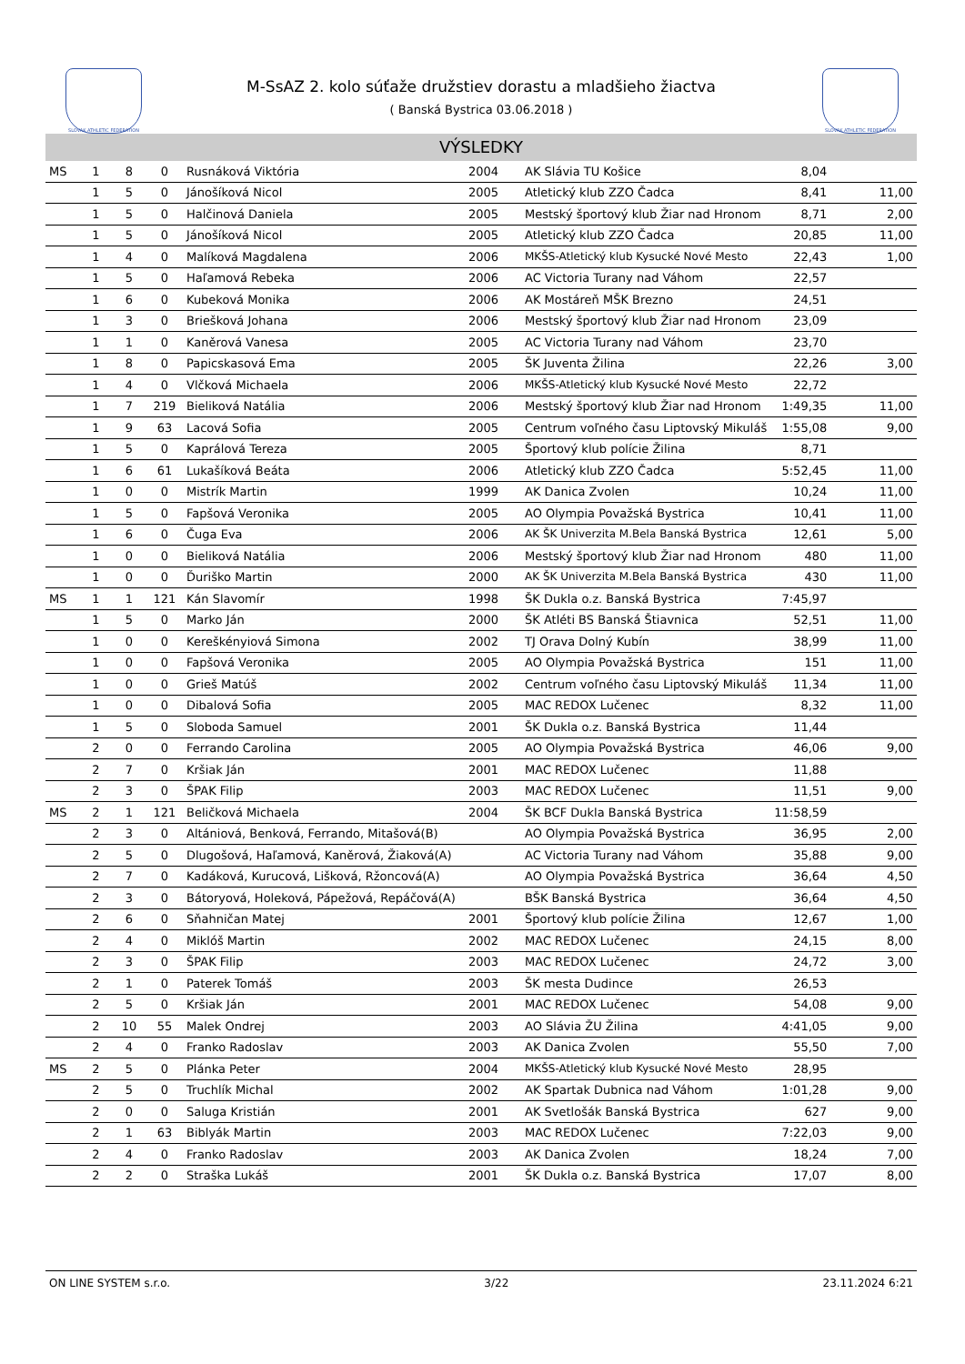SLOVAK ATHLETIC FEDERATION SLOVAK ATHLETIC FEDERATION
M-SsAZ 2. kolo súťaže družstiev dorastu a mladšieho žiactva
( Banská Bystrica 03.06.2018 )
VÝSLEDKY
| MS | 1 | 8 | 0 | Rusnáková Viktória | 2004 | AK Slávia TU Košice | 8,04 | |
| | 1 | 5 | 0 | Jánošíková Nicol | 2005 | Atletický klub ZZO Čadca | 8,41 | 11,00 |
| | 1 | 5 | 0 | Halčinová Daniela | 2005 | Mestský športový klub Žiar nad Hronom | 8,71 | 2,00 |
| | 1 | 5 | 0 | Jánošíková Nicol | 2005 | Atletický klub ZZO Čadca | 20,85 | 11,00 |
| | 1 | 4 | 0 | Malíková Magdalena | 2006 | MKŠS-Atletický klub Kysucké Nové Mesto | 22,43 | 1,00 |
| | 1 | 5 | 0 | Haľamová Rebeka | 2006 | AC Victoria Turany nad Váhom | 22,57 | |
| | 1 | 6 | 0 | Kubeková Monika | 2006 | AK Mostáreň MŠK Brezno | 24,51 | |
| | 1 | 3 | 0 | Briešková Johana | 2006 | Mestský športový klub Žiar nad Hronom | 23,09 | |
| | 1 | 1 | 0 | Kaněrová Vanesa | 2005 | AC Victoria Turany nad Váhom | 23,70 | |
| | 1 | 8 | 0 | Papicskasová Ema | 2005 | ŠK Juventa Žilina | 22,26 | 3,00 |
| | 1 | 4 | 0 | Vlčková Michaela | 2006 | MKŠS-Atletický klub Kysucké Nové Mesto | 22,72 | |
| | 1 | 7 | 219 | Bieliková Natália | 2006 | Mestský športový klub Žiar nad Hronom | 1:49,35 | 11,00 |
| | 1 | 9 | 63 | Lacová Sofia | 2005 | Centrum voľného času Liptovský Mikuláš | 1:55,08 | 9,00 |
| | 1 | 5 | 0 | Kaprálová Tereza | 2005 | Športový klub polície Žilina | 8,71 | |
| | 1 | 6 | 61 | Lukašíková Beáta | 2006 | Atletický klub ZZO Čadca | 5:52,45 | 11,00 |
| | 1 | 0 | 0 | Mistrík Martin | 1999 | AK Danica Zvolen | 10,24 | 11,00 |
| | 1 | 5 | 0 | Fapšová Veronika | 2005 | AO Olympia Považská Bystrica | 10,41 | 11,00 |
| | 1 | 6 | 0 | Čuga Eva | 2006 | AK ŠK Univerzita M.Bela Banská Bystrica | 12,61 | 5,00 |
| | 1 | 0 | 0 | Bieliková Natália | 2006 | Mestský športový klub Žiar nad Hronom | 480 | 11,00 |
| | 1 | 0 | 0 | Ďuriško Martin | 2000 | AK ŠK Univerzita M.Bela Banská Bystrica | 430 | 11,00 |
| MS | 1 | 1 | 121 | Kán Slavomír | 1998 | ŠK Dukla o.z. Banská Bystrica | 7:45,97 | |
| | 1 | 5 | 0 | Marko Ján | 2000 | ŠK Atléti BS Banská Štiavnica | 52,51 | 11,00 |
| | 1 | 0 | 0 | Kereškényiová Simona | 2002 | TJ Orava Dolný Kubín | 38,99 | 11,00 |
| | 1 | 0 | 0 | Fapšová Veronika | 2005 | AO Olympia Považská Bystrica | 151 | 11,00 |
| | 1 | 0 | 0 | Grieš Matúš | 2002 | Centrum voľného času Liptovský Mikuláš | 11,34 | 11,00 |
| | 1 | 0 | 0 | Dibalová Sofia | 2005 | MAC REDOX Lučenec | 8,32 | 11,00 |
| | 1 | 5 | 0 | Sloboda Samuel | 2001 | ŠK Dukla o.z. Banská Bystrica | 11,44 | |
| | 2 | 0 | 0 | Ferrando Carolina | 2005 | AO Olympia Považská Bystrica | 46,06 | 9,00 |
| | 2 | 7 | 0 | Kršiak Ján | 2001 | MAC REDOX Lučenec | 11,88 | |
| | 2 | 3 | 0 | ŠPAK Filip | 2003 | MAC REDOX Lučenec | 11,51 | 9,00 |
| MS | 2 | 1 | 121 | Beličková Michaela | 2004 | ŠK BCF Dukla Banská Bystrica | 11:58,59 | |
| | 2 | 3 | 0 | Altániová, Benková, Ferrando, Mitašová(B) | | AO Olympia Považská Bystrica | 36,95 | 2,00 |
| | 2 | 5 | 0 | Dlugošová, Haľamová, Kaněrová, Žiaková(A) | | AC Victoria Turany nad Váhom | 35,88 | 9,00 |
| | 2 | 7 | 0 | Kadáková, Kurucová, Lišková, Ržoncová(A) | | AO Olympia Považská Bystrica | 36,64 | 4,50 |
| | 2 | 3 | 0 | Bátoryová, Holeková, Pápežová, Repáčová(A) | | BŠK Banská Bystrica | 36,64 | 4,50 |
| | 2 | 6 | 0 | Sňahničan Matej | 2001 | Športový klub polície Žilina | 12,67 | 1,00 |
| | 2 | 4 | 0 | Miklóš Martin | 2002 | MAC REDOX Lučenec | 24,15 | 8,00 |
| | 2 | 3 | 0 | ŠPAK Filip | 2003 | MAC REDOX Lučenec | 24,72 | 3,00 |
| | 2 | 1 | 0 | Paterek Tomáš | 2003 | ŠK mesta Dudince | 26,53 | |
| | 2 | 5 | 0 | Kršiak Ján | 2001 | MAC REDOX Lučenec | 54,08 | 9,00 |
| | 2 | 10 | 55 | Malek Ondrej | 2003 | AO Slávia ŽU Žilina | 4:41,05 | 9,00 |
| | 2 | 4 | 0 | Franko Radoslav | 2003 | AK Danica Zvolen | 55,50 | 7,00 |
| MS | 2 | 5 | 0 | Plánka Peter | 2004 | MKŠS-Atletický klub Kysucké Nové Mesto | 28,95 | |
| | 2 | 5 | 0 | Truchlík Michal | 2002 | AK Spartak Dubnica nad Váhom | 1:01,28 | 9,00 |
| | 2 | 0 | 0 | Saluga Kristián | 2001 | AK Svetlošák Banská Bystrica | 627 | 9,00 |
| | 2 | 1 | 63 | Biblyák Martin | 2003 | MAC REDOX Lučenec | 7:22,03 | 9,00 |
| | 2 | 4 | 0 | Franko Radoslav | 2003 | AK Danica Zvolen | 18,24 | 7,00 |
| | 2 | 2 | 0 | Straška Lukáš | 2001 | ŠK Dukla o.z. Banská Bystrica | 17,07 | 8,00 |
ON LINE SYSTEM s.r.o. 3/22 23.11.2024 6:21